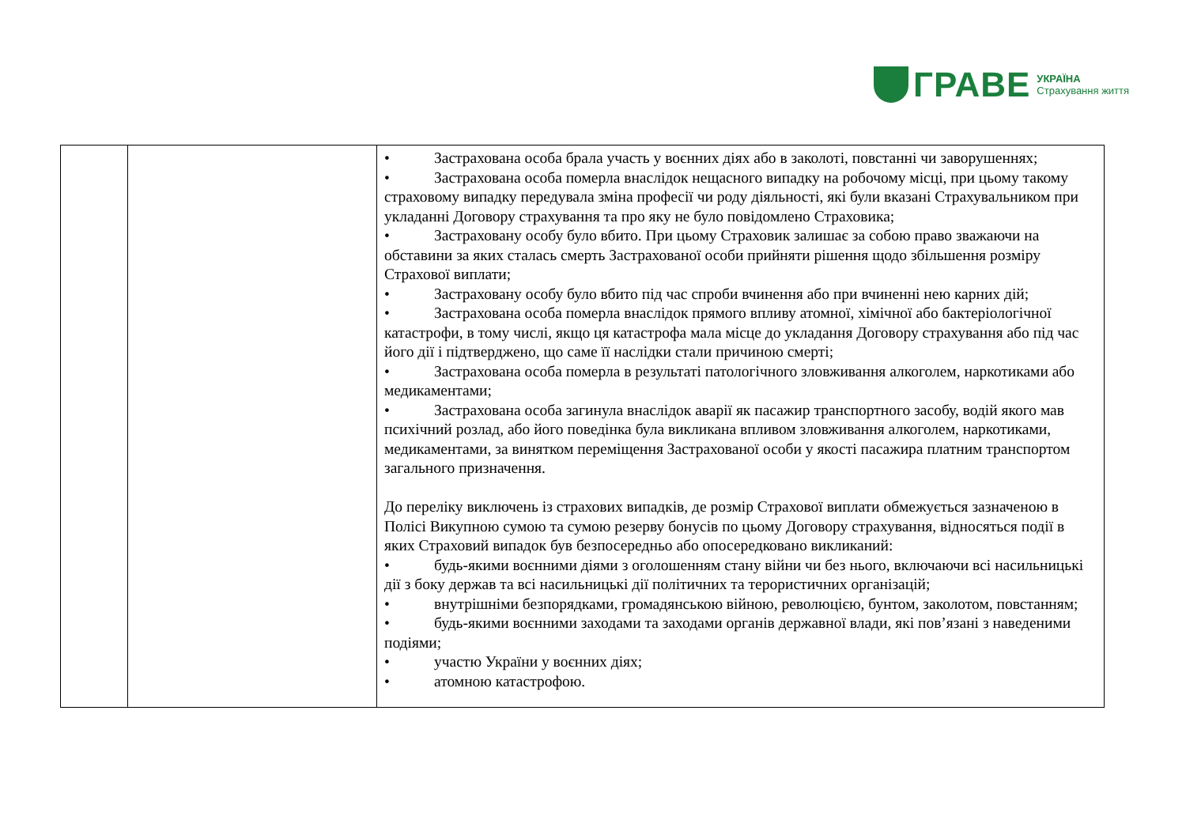ГРАВЕ
УКРАЇНА
Страхування життя
| | | • Застрахована особа брала участь у воєнних діях або в заколоті, повстанні чи заворушеннях; • Застрахована особа померла внаслідок нещасного випадку на робочому місці, при цьому такому страховому випадку передувала зміна професії чи роду діяльності, які були вказані Страхувальником при укладанні Договору страхування та про яку не було повідомлено Страховика; • Застраховану особу було вбито. При цьому Страховик залишає за собою право зважаючи на обставини за яких сталась смерть Застрахованої особи прийняти рішення щодо збільшення розміру Страхової виплати; • Застраховану особу було вбито під час спроби вчинення або при вчиненні нею карних дій; • Застрахована особа померла внаслідок прямого впливу атомної, хімічної або бактеріологічної катастрофи, в тому числі, якщо ця катастрофа мала місце до укладання Договору страхування або під час його дії і підтверджено, що саме її наслідки стали причиною смерті; • Застрахована особа померла в результаті патологічного зловживання алкоголем, наркотиками або медикаментами; • Застрахована особа загинула внаслідок аварії як пасажир транспортного засобу, водій якого мав психічний розлад, або його поведінка була викликана впливом зловживання алкоголем, наркотиками, медикаментами, за винятком переміщення Застрахованої особи у якості пасажира платним транспортом загального призначення. До переліку виключень із страхових випадків, де розмір Страхової виплати обмежується зазначеною в Полісі Викупною сумою та сумою резерву бонусів по цьому Договору страхування, відносяться події в яких Страховий випадок був безпосередньо або опосередковано викликаний: • будь-якими воєнними діями з оголошенням стану війни чи без нього, включаючи всі насильницькі дії з боку держав та всі насильницькі дії політичних та терористичних організацій; • внутрішніми безпорядками, громадянською війною, революцією, бунтом, заколотом, повстанням; • будь-якими воєнними заходами та заходами органів державної влади, які пов’язані з наведеними подіями; • участю України у воєнних діях; • атомною катастрофою. |